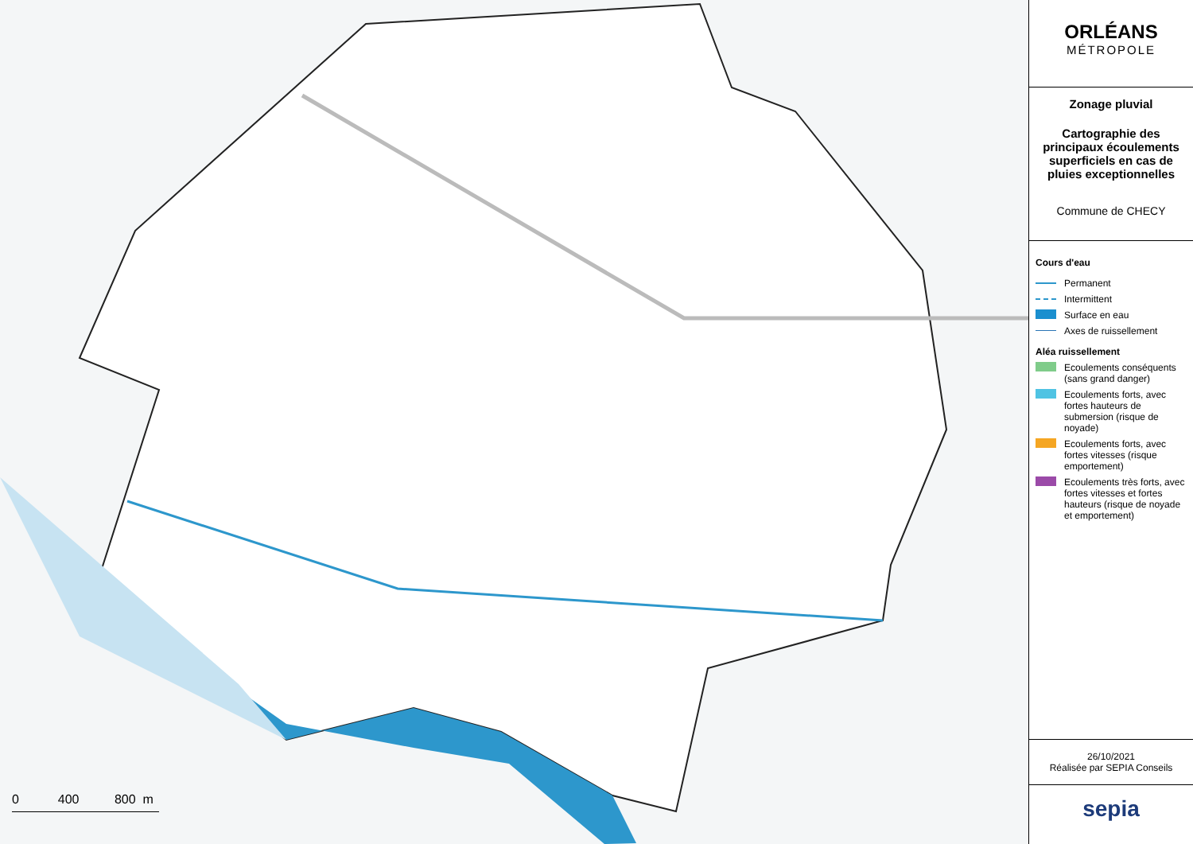0 400 800 m
ORLÉANS
MÉTROPOLE
Zonage pluvial
Cartographie des principaux écoulements superficiels en cas de pluies exceptionnelles
Commune de CHECY
Cours d'eau
Permanent
Intermittent
Surface en eau
Axes de ruissellement
Aléa ruissellement
Ecoulements conséquents (sans grand danger)
Ecoulements forts, avec fortes hauteurs de submersion (risque de noyade)
Ecoulements forts, avec fortes vitesses (risque emportement)
Ecoulements très forts, avec fortes vitesses et fortes hauteurs (risque de noyade et emportement)
26/10/2021
Réalisée par SEPIA Conseils
sepia